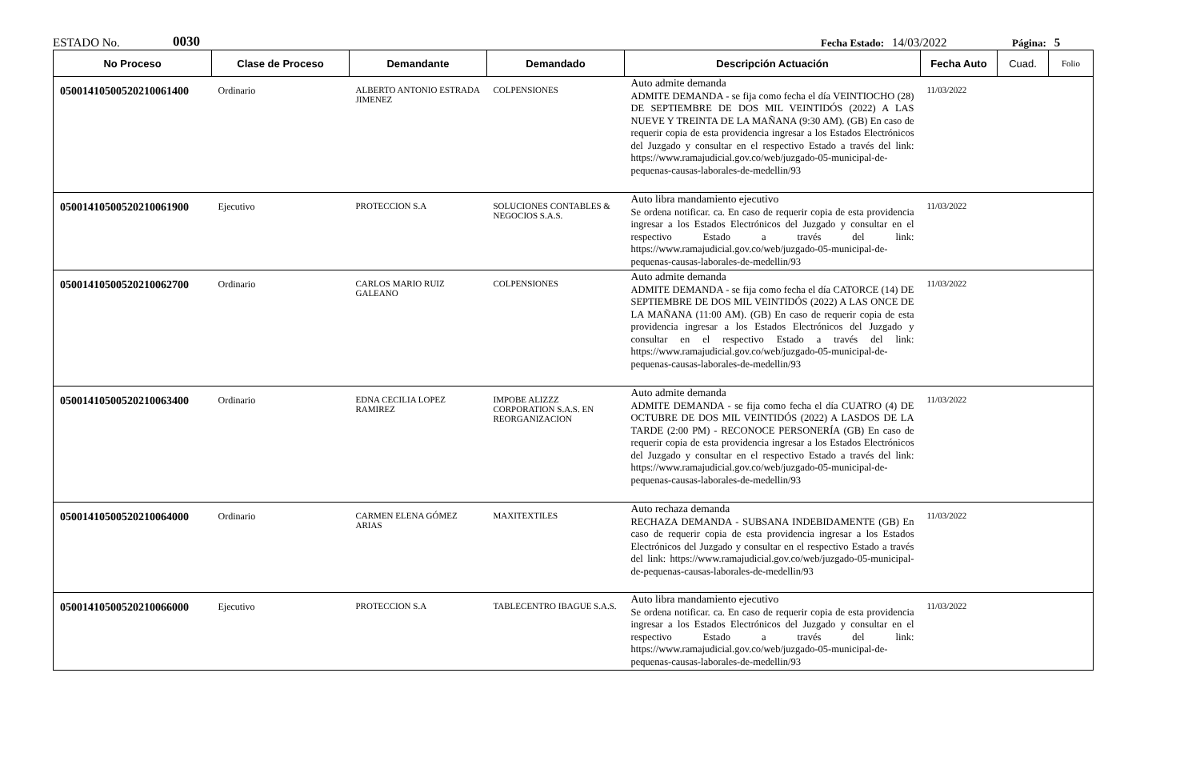ESTADO No. 0030 Fecha Estado: 14/03/2022 Página: 5
| No Proceso | Clase de Proceso | Demandante | Demandado | Descripción Actuación | Fecha Auto | Cuad. | Folio |
| --- | --- | --- | --- | --- | --- | --- | --- |
| 05001410500520210061400 | Ordinario | ALBERTO ANTONIO ESTRADA JIMENEZ | COLPENSIONES | Auto admite demanda ADMITE DEMANDA - se fija como fecha el día VEINTIOCHO (28) DE SEPTIEMBRE DE DOS MIL VEINTIDÓS (2022) A LAS NUEVE Y TREINTA DE LA MAÑANA (9:30 AM). (GB) En caso de requerir copia de esta providencia ingresar a los Estados Electrónicos del Juzgado y consultar en el respectivo Estado a través del link: https://www.ramajudicial.gov.co/web/juzgado-05-municipal-de-pequenas-causas-laborales-de-medellin/93 | 11/03/2022 | | |
| 05001410500520210061900 | Ejecutivo | PROTECCION S.A | SOLUCIONES CONTABLES & NEGOCIOS S.A.S. | Auto libra mandamiento ejecutivo Se ordena notificar. ca. En caso de requerir copia de esta providencia ingresar a los Estados Electrónicos del Juzgado y consultar en el respectivo Estado a través del link: https://www.ramajudicial.gov.co/web/juzgado-05-municipal-de-pequenas-causas-laborales-de-medellin/93 | 11/03/2022 | | |
| 05001410500520210062700 | Ordinario | CARLOS MARIO RUIZ GALEANO | COLPENSIONES | Auto admite demanda ADMITE DEMANDA - se fija como fecha el día CATORCE (14) DE SEPTIEMBRE DE DOS MIL VEINTIDÓS (2022) A LAS ONCE DE LA MAÑANA (11:00 AM). (GB) En caso de requerir copia de esta providencia ingresar a los Estados Electrónicos del Juzgado y consultar en el respectivo Estado a través del link: https://www.ramajudicial.gov.co/web/juzgado-05-municipal-de-pequenas-causas-laborales-de-medellin/93 | 11/03/2022 | | |
| 05001410500520210063400 | Ordinario | EDNA CECILIA LOPEZ RAMIREZ | IMPOBE ALIZZZ CORPORATION S.A.S. EN REORGANIZACION | Auto admite demanda ADMITE DEMANDA - se fija como fecha el día CUATRO (4) DE OCTUBRE DE DOS MIL VEINTIDÓS (2022) A LASDOS DE LA TARDE (2:00 PM) - RECONOCE PERSONERÍA (GB) En caso de requerir copia de esta providencia ingresar a los Estados Electrónicos del Juzgado y consultar en el respectivo Estado a través del link: https://www.ramajudicial.gov.co/web/juzgado-05-municipal-de-pequenas-causas-laborales-de-medellin/93 | 11/03/2022 | | |
| 05001410500520210064000 | Ordinario | CARMEN ELENA GÓMEZ ARIAS | MAXITEXTILES | Auto rechaza demanda RECHAZA DEMANDA - SUBSANA INDEBIDAMENTE (GB) En caso de requerir copia de esta providencia ingresar a los Estados Electrónicos del Juzgado y consultar en el respectivo Estado a través del link: https://www.ramajudicial.gov.co/web/juzgado-05-municipal-de-pequenas-causas-laborales-de-medellin/93 | 11/03/2022 | | |
| 05001410500520210066000 | Ejecutivo | PROTECCION S.A | TABLECENTRO IBAGUE S.A.S. | Auto libra mandamiento ejecutivo Se ordena notificar. ca. En caso de requerir copia de esta providencia ingresar a los Estados Electrónicos del Juzgado y consultar en el respectivo Estado a través del link: https://www.ramajudicial.gov.co/web/juzgado-05-municipal-de-pequenas-causas-laborales-de-medellin/93 | 11/03/2022 | | |